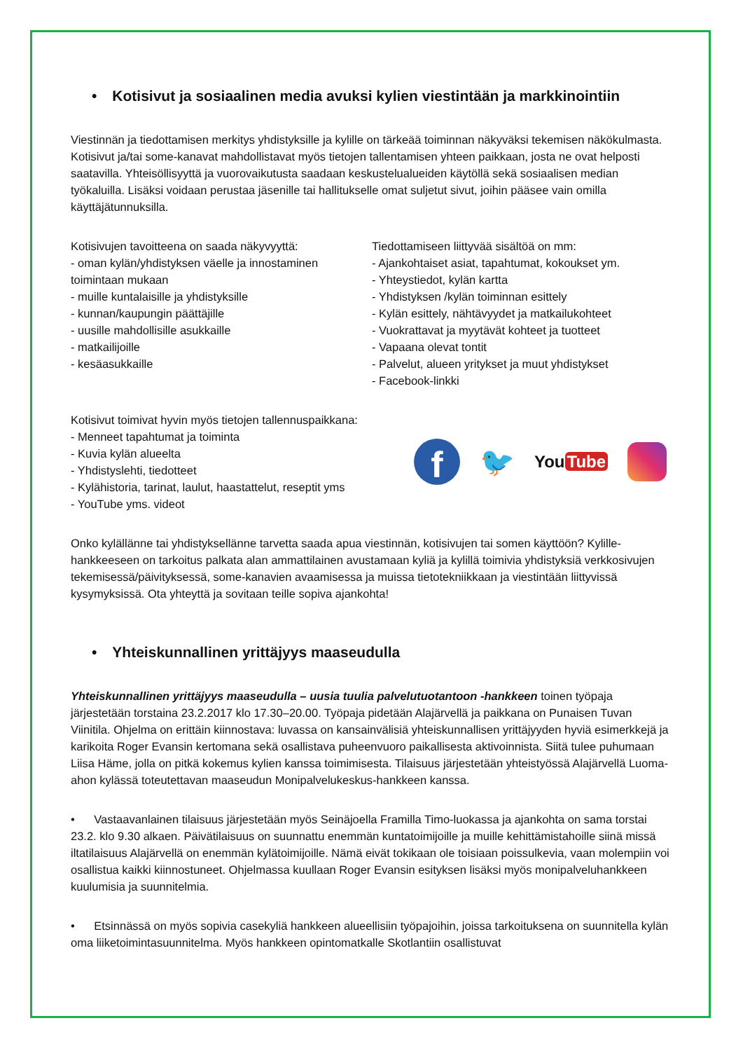• Kotisivut ja sosiaalinen media avuksi kylien viestintään ja markkinointiin
Viestinnän ja tiedottamisen merkitys yhdistyksille ja kylille on tärkeää toiminnan näkyväksi tekemisen näkökulmasta. Kotisivut ja/tai some-kanavat mahdollistavat myös tietojen tallentamisen yhteen paikkaan, josta ne ovat helposti saatavilla. Yhteisöllisyyttä ja vuorovaikutusta saadaan keskustelualueiden käytöllä sekä sosiaalisen median työkaluilla. Lisäksi voidaan perustaa jäsenille tai hallitukselle omat suljetut sivut, joihin pääsee vain omilla käyttäjätunnuksilla.
Kotisivujen tavoitteena on saada näkyvyyttä:
- oman kylän/yhdistyksen väelle ja innostaminen toimintaan mukaan
- muille kuntalaisille ja yhdistyksille
- kunnan/kaupungin päättäjille
- uusille mahdollisille asukkaille
- matkailijoille
- kesäasukkaille
Tiedottamiseen liittyvää sisältöä on mm:
- Ajankohtaiset asiat, tapahtumat, kokoukset ym.
- Yhteystiedot, kylän kartta
- Yhdistyksen /kylän toiminnan esittely
- Kylän esittely, nähtävyydet ja matkailukohteet
- Vuokrattavat ja myytävät kohteet ja tuotteet
- Vapaana olevat tontit
- Palvelut, alueen yritykset ja muut yhdistykset
- Facebook-linkki
Kotisivut toimivat hyvin myös tietojen tallennuspaikkana:
- Menneet tapahtumat ja toiminta
- Kuvia kylän alueelta
- Yhdistyslehti, tiedotteet
- Kylähistoria, tarinat, laulut, haastattelut, reseptit yms
- YouTube yms. videot
f
🐦
You Tube
Onko kylällänne tai yhdistyksellänne tarvetta saada apua viestinnän, kotisivujen tai somen käyttöön? Kylille-hankkeeseen on tarkoitus palkata alan ammattilainen avustamaan kyliä ja kylillä toimivia yhdistyksiä verkkosivujen tekemisessä/päivityksessä, some-kanavien avaamisessa ja muissa tietotekniikkaan ja viestintään liittyvissä kysymyksissä. Ota yhteyttä ja sovitaan teille sopiva ajankohta!
• Yhteiskunnallinen yrittäjyys maaseudulla
Yhteiskunnallinen yrittäjyys maaseudulla – uusia tuulia palvelutuotantoon -hankkeen toinen työpaja järjestetään torstaina 23.2.2017 klo 17.30–20.00. Työpaja pidetään Alajärvellä ja paikkana on Punaisen Tuvan Viinitila. Ohjelma on erittäin kiinnostava: luvassa on kansainvälisiä yhteiskunnallisen yrittäjyyden hyviä esimerkkejä ja karikoita Roger Evansin kertomana sekä osallistava puheenvuoro paikallisesta aktivoinnista. Siitä tulee puhumaan Liisa Häme, jolla on pitkä kokemus kylien kanssa toimimisesta. Tilaisuus järjestetään yhteistyössä Alajärvellä Luoma-ahon kylässä toteutettavan maaseudun Monipalvelukeskus-hankkeen kanssa.
• Vastaavanlainen tilaisuus järjestetään myös Seinäjoella Framilla Timo-luokassa ja ajankohta on sama torstai 23.2. klo 9.30 alkaen. Päivätilaisuus on suunnattu enemmän kuntatoimijoille ja muille kehittämistahoille siinä missä iltatilaisuus Alajärvellä on enemmän kylätoimijoille. Nämä eivät tokikaan ole toisiaan poissulkevia, vaan molempiin voi osallistua kaikki kiinnostuneet. Ohjelmassa kuullaan Roger Evansin esityksen lisäksi myös monipalveluhankkeen kuulumisia ja suunnitelmia.
• Etsinnässä on myös sopivia casekyliä hankkeen alueellisiin työpajoihin, joissa tarkoituksena on suunnitella kylän oma liiketoimintasuunnitelma. Myös hankkeen opintomatkalle Skotlantiin osallistuvat